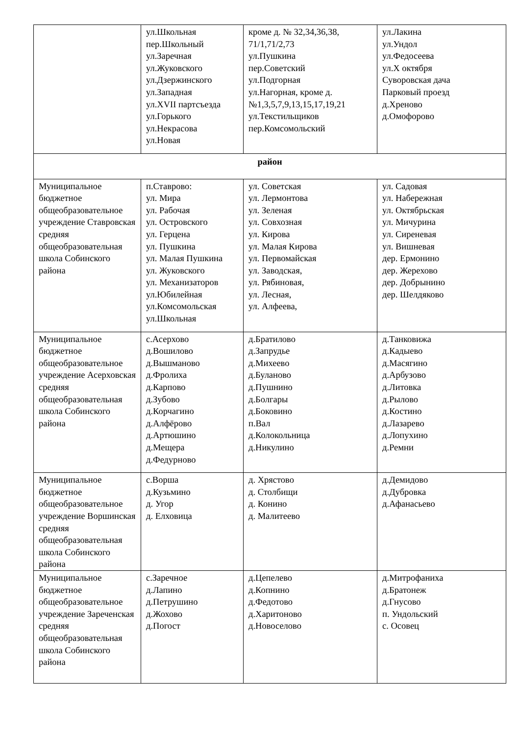| | ул.Школьная пер.Школьный ул.Заречная ул.Жуковского ул.Дзержинского ул.Западная ул.XVII партсъезда ул.Горького ул.Некрасова ул.Новая | кроме д. № 32,34,36,38, 71/1,71/2,73 ул.Пушкина пер.Советский ул.Подгорная ул.Нагорная, кроме д.№1,3,5,7,9,13,15,17,19,21 ул.Текстильщиков пер.Комсомольский | ул.Лакина ул.Ундол ул.Федосеева ул.X октября Суворовская дача Парковый проезд д.Хреново д.Омофорово |
| район | | | |
| Муниципальное бюджетное общеобразовательное учреждение Ставровская средняя общеобразовательная школа Собинского района | п.Ставрово: ул. Мира ул. Рабочая ул. Островского ул. Герцена ул. Пушкина ул. Малая Пушкина ул. Жуковского ул. Механизаторов ул.Юбилейная ул.Комсомольская ул.Школьная | ул. Советская ул. Лермонтова ул. Зеленая ул. Совхозная ул. Кирова ул. Малая Кирова ул. Первомайская ул. Заводская, ул. Рябиновая, ул. Лесная, ул. Алфеева, | ул. Садовая ул. Набережная ул. Октябрьская ул. Мичурина ул. Сиреневая ул. Вишневая дер. Ермонино дер. Жерехово дер. Добрынино дер. Шелдяково |
| Муниципальное бюджетное общеобразовательное учреждение Асерховская средняя общеобразовательная школа Собинского района | с.Асерхово д.Вошилово д.Вышманово д.Фролиха д.Карпово д.Зубово д.Корчагино д.Алфёрово д.Артюшино д.Мещера д.Федурново | д.Братилово д.Запрудье д.Михеево д.Буланово д.Пушнино д.Болгары д.Боковино п.Вал д.Колокольница д.Никулино | д.Танковижа д.Кадыево д.Масягино д.Арбузово д.Литовка д.Рылово д.Костино д.Лазарево д.Лопухино д.Ремни |
| Муниципальное бюджетное общеобразовательное учреждение Воршинская средняя общеобразовательная школа Собинского района | с.Ворша д.Кузьмино д. Угор д. Елховица | д. Хрястово д. Столбищи д. Конино д. Малитеево | д.Демидово д.Дубровка д.Афанасьево |
| Муниципальное бюджетное общеобразовательное учреждение Зареченская средняя общеобразовательная школа Собинского района | с.Заречное д.Лапино д.Петрушино д.Жохово д.Погост | д.Цепелево д.Копнино д.Федотово д.Харитоново д.Новоселово | д.Митрофаниха д.Братонеж д.Гнусово п. Ундольский с. Осовец |